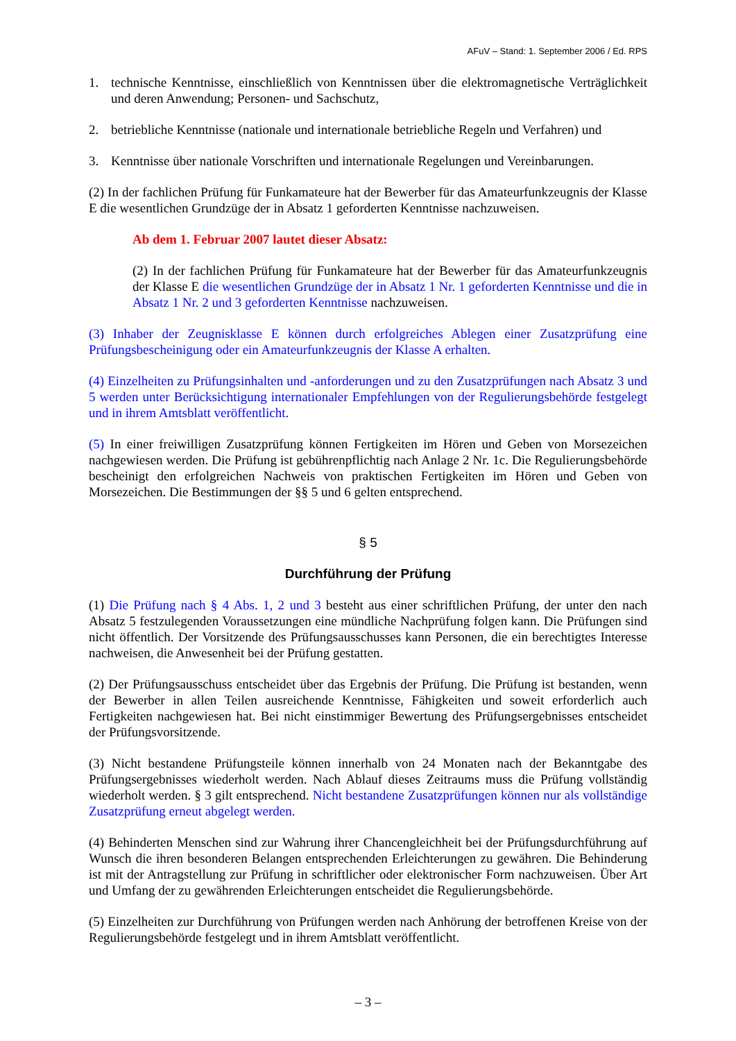AFuV – Stand: 1. September 2006 / Ed. RPS
1. technische Kenntnisse, einschließlich von Kenntnissen über die elektromagnetische Verträglichkeit und deren Anwendung; Personen- und Sachschutz,
2. betriebliche Kenntnisse (nationale und internationale betriebliche Regeln und Verfahren) und
3. Kenntnisse über nationale Vorschriften und internationale Regelungen und Vereinbarungen.
(2) In der fachlichen Prüfung für Funkamateure hat der Bewerber für das Amateurfunkzeugnis der Klasse E die wesentlichen Grundzüge der in Absatz 1 geforderten Kenntnisse nachzuweisen.
Ab dem 1. Februar 2007 lautet dieser Absatz:
(2) In der fachlichen Prüfung für Funkamateure hat der Bewerber für das Amateurfunkzeugnis der Klasse E die wesentlichen Grundzüge der in Absatz 1 Nr. 1 geforderten Kenntnisse und die in Absatz 1 Nr. 2 und 3 geforderten Kenntnisse nachzuweisen.
(3) Inhaber der Zeugnisklasse E können durch erfolgreiches Ablegen einer Zusatzprüfung eine Prüfungsbescheinigung oder ein Amateurfunkzeugnis der Klasse A erhalten.
(4) Einzelheiten zu Prüfungsinhalten und -anforderungen und zu den Zusatzprüfungen nach Absatz 3 und 5 werden unter Berücksichtigung internationaler Empfehlungen von der Regulierungsbehörde festgelegt und in ihrem Amtsblatt veröffentlicht.
(5) In einer freiwilligen Zusatzprüfung können Fertigkeiten im Hören und Geben von Morsezeichen nachgewiesen werden. Die Prüfung ist gebührenpflichtig nach Anlage 2 Nr. 1c. Die Regulierungsbehörde bescheinigt den erfolgreichen Nachweis von praktischen Fertigkeiten im Hören und Geben von Morsezeichen. Die Bestimmungen der §§ 5 und 6 gelten entsprechend.
§ 5
Durchführung der Prüfung
(1) Die Prüfung nach § 4 Abs. 1, 2 und 3 besteht aus einer schriftlichen Prüfung, der unter den nach Absatz 5 festzulegenden Voraussetzungen eine mündliche Nachprüfung folgen kann. Die Prüfungen sind nicht öffentlich. Der Vorsitzende des Prüfungsausschusses kann Personen, die ein berechtigtes Interesse nachweisen, die Anwesenheit bei der Prüfung gestatten.
(2) Der Prüfungsausschuss entscheidet über das Ergebnis der Prüfung. Die Prüfung ist bestanden, wenn der Bewerber in allen Teilen ausreichende Kenntnisse, Fähigkeiten und soweit erforderlich auch Fertigkeiten nachgewiesen hat. Bei nicht einstimmiger Bewertung des Prüfungsergebnisses entscheidet der Prüfungsvorsitzende.
(3) Nicht bestandene Prüfungsteile können innerhalb von 24 Monaten nach der Bekanntgabe des Prüfungsergebnisses wiederholt werden. Nach Ablauf dieses Zeitraums muss die Prüfung vollständig wiederholt werden. § 3 gilt entsprechend. Nicht bestandene Zusatzprüfungen können nur als vollständige Zusatzprüfung erneut abgelegt werden.
(4) Behinderten Menschen sind zur Wahrung ihrer Chancengleichheit bei der Prüfungsdurchführung auf Wunsch die ihren besonderen Belangen entsprechenden Erleichterungen zu gewähren. Die Behinderung ist mit der Antragstellung zur Prüfung in schriftlicher oder elektronischer Form nachzuweisen. Über Art und Umfang der zu gewährenden Erleichterungen entscheidet die Regulierungsbehörde.
(5) Einzelheiten zur Durchführung von Prüfungen werden nach Anhörung der betroffenen Kreise von der Regulierungsbehörde festgelegt und in ihrem Amtsblatt veröffentlicht.
– 3 –